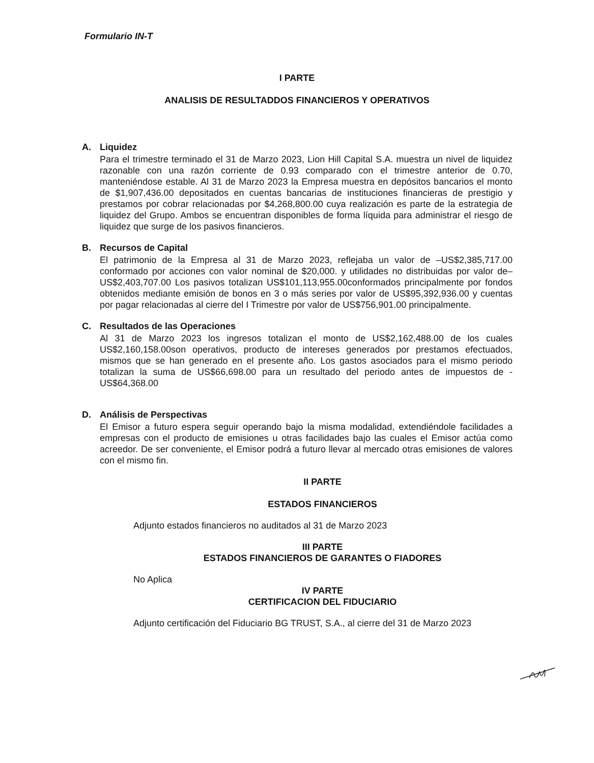Formulario IN-T
I PARTE
ANALISIS DE RESULTADDOS FINANCIEROS Y OPERATIVOS
A. Liquidez
Para el trimestre terminado el 31 de Marzo 2023, Lion Hill Capital S.A. muestra un nivel de liquidez razonable con una razón corriente de 0.93 comparado con el trimestre anterior de 0.70, manteniéndose estable. Al 31 de Marzo 2023 la Empresa muestra en depósitos bancarios el monto de $1,907,436.00 depositados en cuentas bancarias de instituciones financieras de prestigio y prestamos por cobrar relacionadas por $4,268,800.00 cuya realización es parte de la estrategia de liquidez del Grupo. Ambos se encuentran disponibles de forma líquida para administrar el riesgo de liquidez que surge de los pasivos financieros.
B. Recursos de Capital
El patrimonio de la Empresa al 31 de Marzo 2023, reflejaba un valor de –US$2,385,717.00 conformado por acciones con valor nominal de $20,000. y utilidades no distribuidas por valor de–US$2,403,707.00 Los pasivos totalizan US$101,113,955.00conformados principalmente por fondos obtenidos mediante emisión de bonos en 3 o más series por valor de US$95,392,936.00 y cuentas por pagar relacionadas al cierre del I Trimestre por valor de US$756,901.00 principalmente.
C. Resultados de las Operaciones
Al 31 de Marzo 2023 los ingresos totalizan el monto de US$2,162,488.00 de los cuales US$2,160,158.00son operativos, producto de intereses generados por prestamos efectuados, mismos que se han generado en el presente año. Los gastos asociados para el mismo periodo totalizan la suma de US$66,698.00 para un resultado del periodo antes de impuestos de -US$64,368.00
D. Análisis de Perspectivas
El Emisor a futuro espera seguir operando bajo la misma modalidad, extendiéndole facilidades a empresas con el producto de emisiones u otras facilidades bajo las cuales el Emisor actúa como acreedor. De ser conveniente, el Emisor podrá a futuro llevar al mercado otras emisiones de valores con el mismo fin.
II PARTE
ESTADOS FINANCIEROS
Adjunto estados financieros no auditados al 31 de Marzo 2023
III PARTE
ESTADOS FINANCIEROS DE GARANTES O FIADORES
No Aplica
IV PARTE
CERTIFICACION DEL FIDUCIARIO
Adjunto certificación del Fiduciario BG TRUST, S.A., al cierre del 31 de Marzo 2023